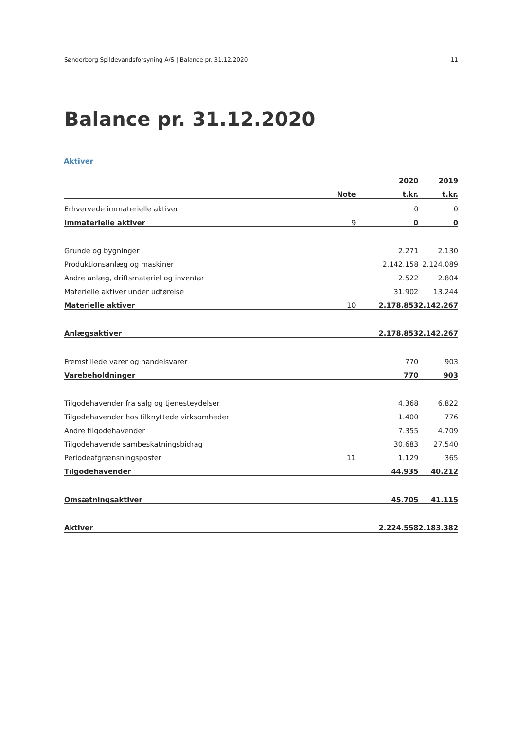Sønderborg Spildevandsforsyning A/S | Balance pr. 31.12.2020 11
Balance pr. 31.12.2020
Aktiver
| | | 2020 | 2019 |
| --- | --- | --- | --- |
| | Note | t.kr. | t.kr. |
| Erhvervede immaterielle aktiver | | 0 | 0 |
| Immaterielle aktiver | 9 | 0 | 0 |
| Grunde og bygninger | | 2.271 | 2.130 |
| Produktionsanlæg og maskiner | | 2.142.158 | 2.124.089 |
| Andre anlæg, driftsmateriel og inventar | | 2.522 | 2.804 |
| Materielle aktiver under udførelse | | 31.902 | 13.244 |
| Materielle aktiver | 10 | 2.178.853 | 2.142.267 |
| Anlægsaktiver | | 2.178.853 | 2.142.267 |
| Fremstillede varer og handelsvarer | | 770 | 903 |
| Varebeholdninger | | 770 | 903 |
| Tilgodehavender fra salg og tjenesteydelser | | 4.368 | 6.822 |
| Tilgodehavender hos tilknyttede virksomheder | | 1.400 | 776 |
| Andre tilgodehavender | | 7.355 | 4.709 |
| Tilgodehavende sambeskatningsbidrag | | 30.683 | 27.540 |
| Periodeafgrænsningsposter | 11 | 1.129 | 365 |
| Tilgodehavender | | 44.935 | 40.212 |
| Omsætningsaktiver | | 45.705 | 41.115 |
| Aktiver | | 2.224.558 | 2.183.382 |